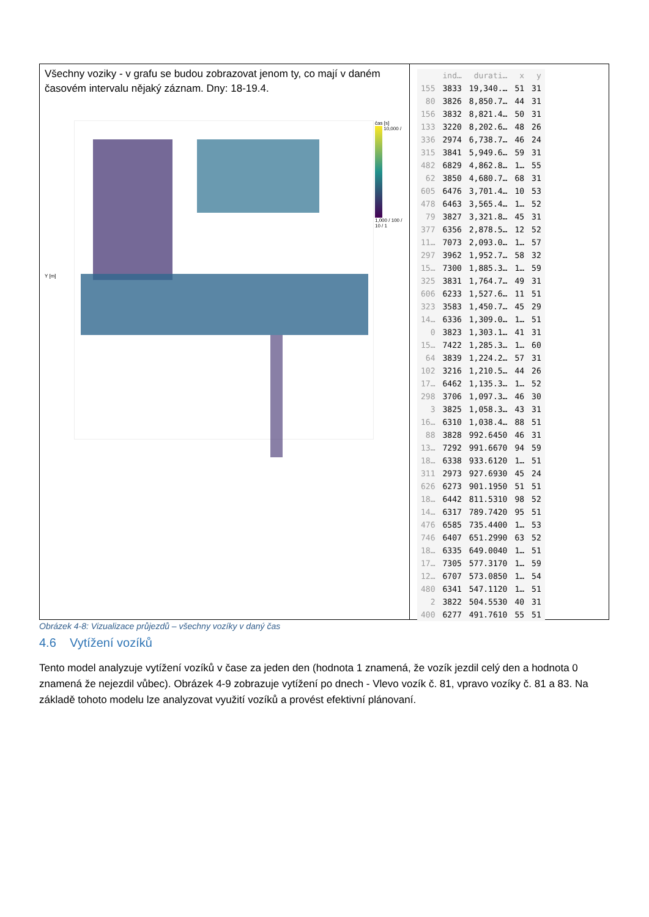Všechny voziky - v grafu se budou zobrazovat jenom ty, co mají v daném časovém intervalu nějaký záznam. Dny: 18-19.4.
Y [m]
čas [s]
10,000 / 1,000 / 100 / 10 / 1
| | ind… | durati… | x | y |
| --- | --- | --- | --- | --- |
| 155 | 3833 | 19,340.… | 51 | 31 |
| 80 | 3826 | 8,850.7… | 44 | 31 |
| 156 | 3832 | 8,821.4… | 50 | 31 |
| 133 | 3220 | 8,202.6… | 48 | 26 |
| 336 | 2974 | 6,738.7… | 46 | 24 |
| 315 | 3841 | 5,949.6… | 59 | 31 |
| 482 | 6829 | 4,862.8… | 1… | 55 |
| 62 | 3850 | 4,680.7… | 68 | 31 |
| 605 | 6476 | 3,701.4… | 10 | 53 |
| 478 | 6463 | 3,565.4… | 1… | 52 |
| 79 | 3827 | 3,321.8… | 45 | 31 |
| 377 | 6356 | 2,878.5… | 12 | 52 |
| 11… | 7073 | 2,093.0… | 1… | 57 |
| 297 | 3962 | 1,952.7… | 58 | 32 |
| 15… | 7300 | 1,885.3… | 1… | 59 |
| 325 | 3831 | 1,764.7… | 49 | 31 |
| 606 | 6233 | 1,527.6… | 11 | 51 |
| 323 | 3583 | 1,450.7… | 45 | 29 |
| 14… | 6336 | 1,309.0… | 1… | 51 |
| 0 | 3823 | 1,303.1… | 41 | 31 |
| 15… | 7422 | 1,285.3… | 1… | 60 |
| 64 | 3839 | 1,224.2… | 57 | 31 |
| 102 | 3216 | 1,210.5… | 44 | 26 |
| 17… | 6462 | 1,135.3… | 1… | 52 |
| 298 | 3706 | 1,097.3… | 46 | 30 |
| 3 | 3825 | 1,058.3… | 43 | 31 |
| 16… | 6310 | 1,038.4… | 88 | 51 |
| 88 | 3828 | 992.6450 | 46 | 31 |
| 13… | 7292 | 991.6670 | 94 | 59 |
| 18… | 6338 | 933.6120 | 1… | 51 |
| 311 | 2973 | 927.6930 | 45 | 24 |
| 626 | 6273 | 901.1950 | 51 | 51 |
| 18… | 6442 | 811.5310 | 98 | 52 |
| 14… | 6317 | 789.7420 | 95 | 51 |
| 476 | 6585 | 735.4400 | 1… | 53 |
| 746 | 6407 | 651.2990 | 63 | 52 |
| 18… | 6335 | 649.0040 | 1… | 51 |
| 17… | 7305 | 577.3170 | 1… | 59 |
| 12… | 6707 | 573.0850 | 1… | 54 |
| 480 | 6341 | 547.1120 | 1… | 51 |
| 2 | 3822 | 504.5530 | 40 | 31 |
| 400 | 6277 | 491.7610 | 55 | 51 |
Obrázek 4-8: Vizualizace průjezdů – všechny vozíky v daný čas
4.6 Vytížení vozíků
Tento model analyzuje vytížení vozíků v čase za jeden den (hodnota 1 znamená, že vozík jezdil celý den a hodnota 0 znamená že nejezdil vůbec). Obrázek 4-9 zobrazuje vytížení po dnech - Vlevo vozík č. 81, vpravo vozíky č. 81 a 83. Na základě tohoto modelu lze analyzovat využití vozíků a provést efektivní plánovaní.